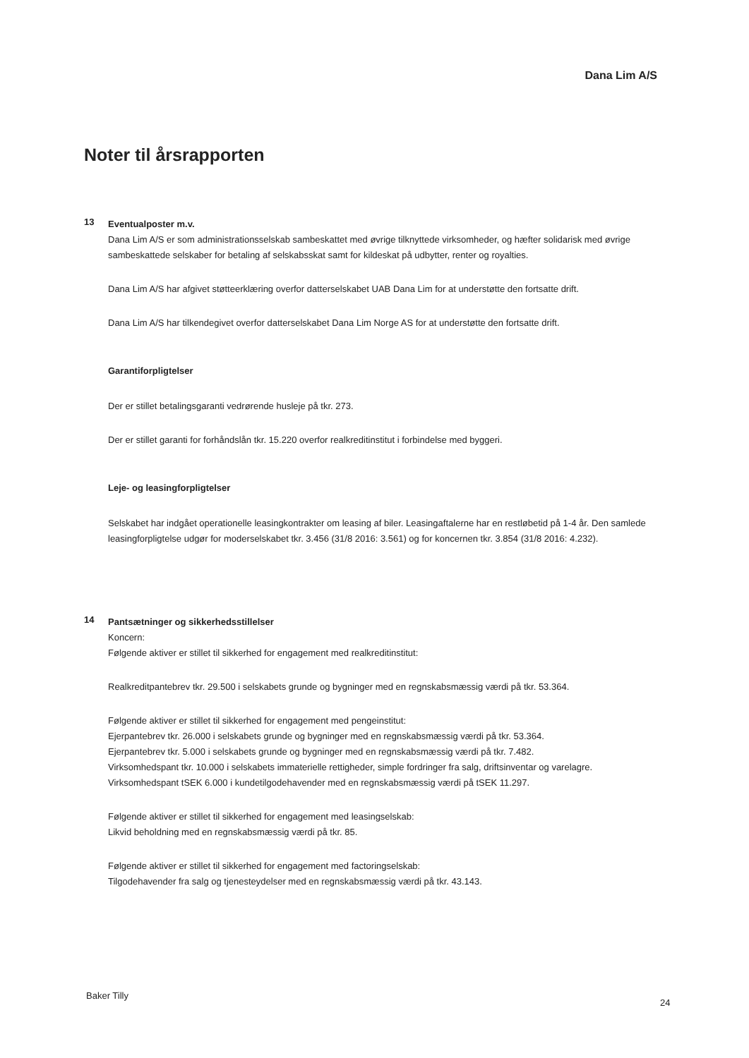Dana Lim A/S
Noter til årsrapporten
13
Eventualposter m.v.
Dana Lim A/S er som administrationsselskab sambeskattet med øvrige tilknyttede virksomheder, og hæfter solidarisk med øvrige sambeskattede selskaber for betaling af selskabsskat samt for kildeskat på udbytter, renter og royalties.
Dana Lim A/S har afgivet støtteerklæring overfor datterselskabet UAB Dana Lim for at understøtte den fortsatte drift.
Dana Lim A/S har tilkendegivet overfor datterselskabet Dana Lim Norge AS for at understøtte den fortsatte drift.
Garantiforpligtelser
Der er stillet betalingsgaranti vedrørende husleje på tkr. 273.
Der er stillet garanti for forhåndslån tkr. 15.220 overfor realkreditinstitut i forbindelse med byggeri.
Leje- og leasingforpligtelser
Selskabet har indgået operationelle leasingkontrakter om leasing af biler. Leasingaftalerne har en restløbetid på 1-4 år. Den samlede leasingforpligtelse udgør for moderselskabet tkr. 3.456 (31/8 2016: 3.561) og for koncernen tkr. 3.854 (31/8 2016: 4.232).
14
Pantsætninger og sikkerhedsstillelser
Koncern:
Følgende aktiver er stillet til sikkerhed for engagement med realkreditinstitut:
Realkreditpantebrev tkr. 29.500 i selskabets grunde og bygninger med en regnskabsmæssig værdi på tkr. 53.364.
Følgende aktiver er stillet til sikkerhed for engagement med pengeinstitut:
Ejerpantebrev tkr. 26.000 i selskabets grunde og bygninger med en regnskabsmæssig værdi på tkr. 53.364.
Ejerpantebrev tkr. 5.000 i selskabets grunde og bygninger med en regnskabsmæssig værdi på tkr. 7.482.
Virksomhedspant tkr. 10.000 i selskabets immaterielle rettigheder, simple fordringer fra salg, driftsinventar og varelagre.
Virksomhedspant tSEK 6.000 i kundetilgodehavender med en regnskabsmæssig værdi på tSEK 11.297.
Følgende aktiver er stillet til sikkerhed for engagement med leasingselskab:
Likvid beholdning med en regnskabsmæssig værdi på tkr. 85.
Følgende aktiver er stillet til sikkerhed for engagement med factoringselskab:
Tilgodehavender fra salg og tjenesteydelser med en regnskabsmæssig værdi på tkr. 43.143.
Baker Tilly
24